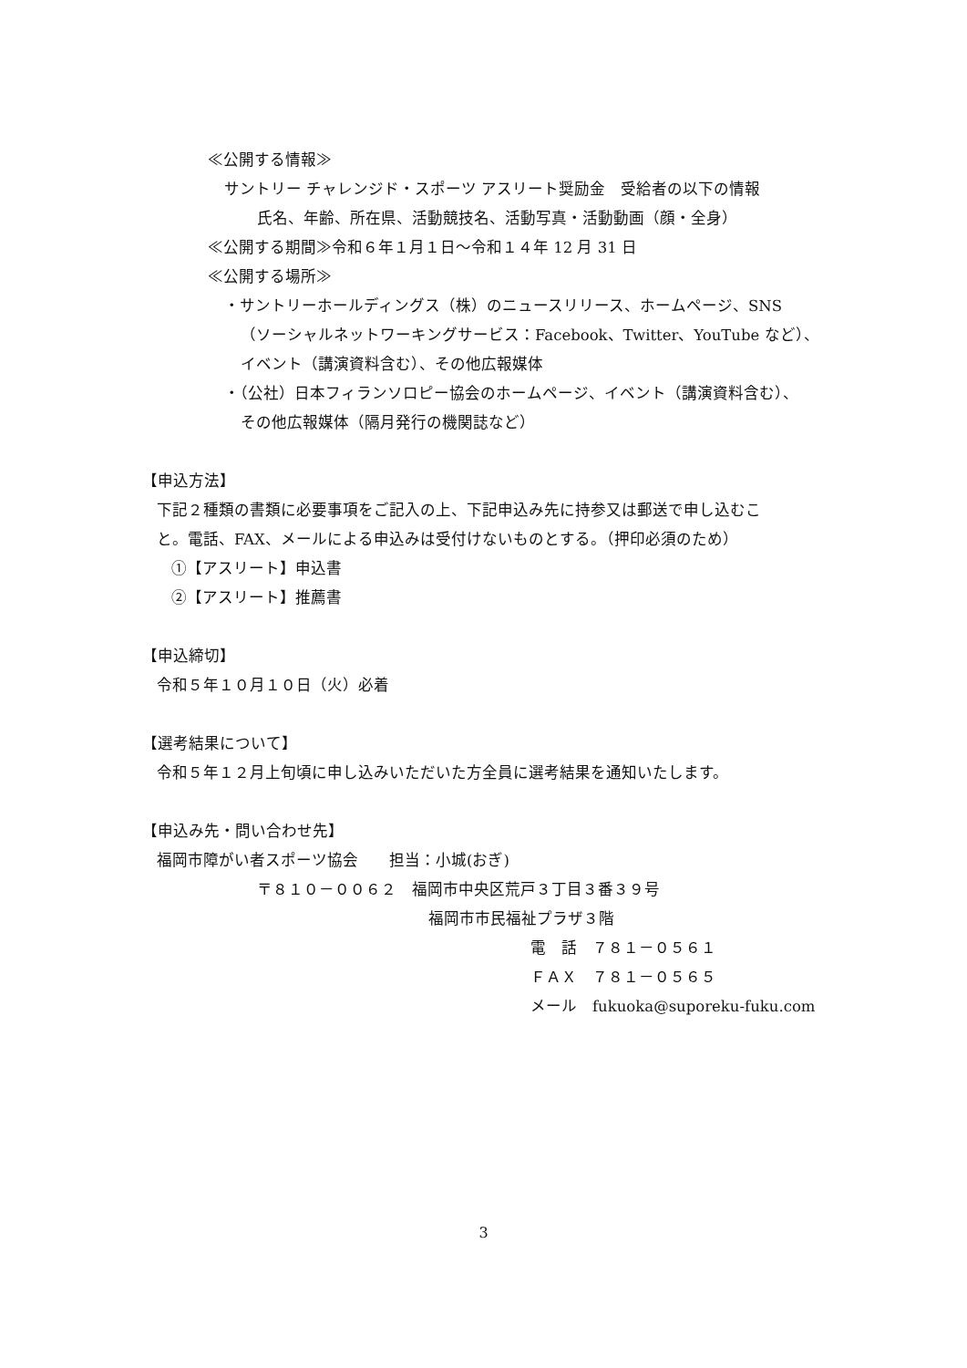≪公開する情報≫
サントリー チャレンジド・スポーツ アスリート奨励金　受給者の以下の情報
氏名、年齢、所在県、活動競技名、活動写真・活動動画（顔・全身）
≪公開する期間≫令和６年１月１日～令和１４年 12 月 31 日
≪公開する場所≫
・サントリーホールディングス（株）のニュースリリース、ホームページ、SNS
（ソーシャルネットワーキングサービス：Facebook、Twitter、YouTube など）、
イベント（講演資料含む）、その他広報媒体
・（公社）日本フィランソロピー協会のホームページ、イベント（講演資料含む）、
その他広報媒体（隔月発行の機関誌など）
【申込方法】
下記２種類の書類に必要事項をご記入の上、下記申込み先に持参又は郵送で申し込むこ
と。電話、FAX、メールによる申込みは受付けないものとする。（押印必須のため）
①【アスリート】申込書
②【アスリート】推薦書
【申込締切】
令和５年１０月１０日（火）必着
【選考結果について】
令和５年１２月上旬頃に申し込みいただいた方全員に選考結果を通知いたします。
【申込み先・問い合わせ先】
福岡市障がい者スポーツ協会　　担当：小城(おぎ)
〒８１０－００６２　福岡市中央区荒戸３丁目３番３９号
福岡市市民福祉プラザ３階
電　話　７８１－０５６１
ＦＡＸ　７８１－０５６５
メール　fukuoka@suporeku-fuku.com
3